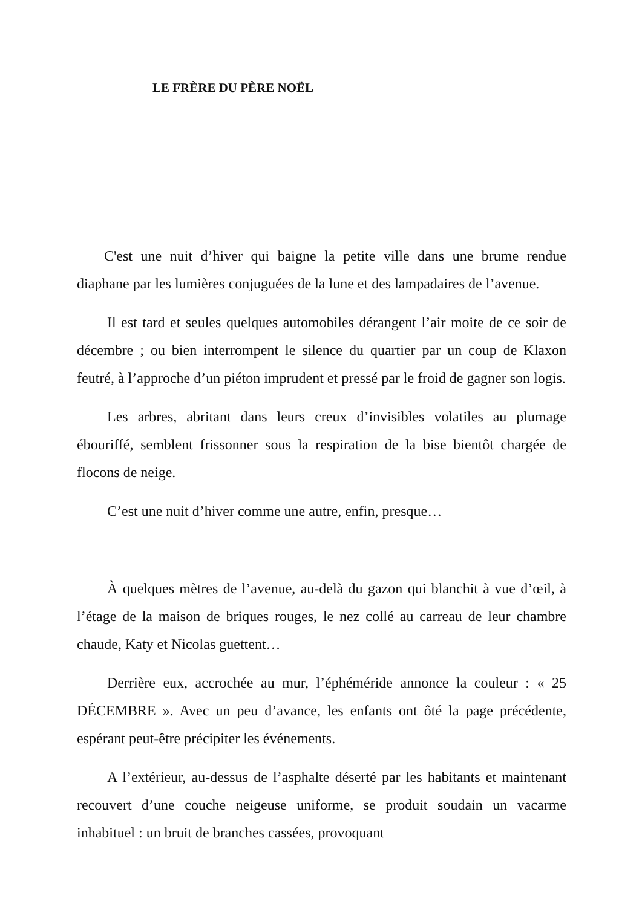LE FRÈRE DU PÈRE NOËL
C'est une nuit d’hiver qui baigne la petite ville dans une brume rendue diaphane par les lumières conjuguées de la lune et des lampadaires de l’avenue.
Il est tard et seules quelques automobiles dérangent l’air moite de ce soir de décembre ; ou bien interrompent le silence du quartier par un coup de Klaxon feutré, à l’approche d’un piéton imprudent et pressé par le froid de gagner son logis.
Les arbres, abritant dans leurs creux d’invisibles volatiles au plumage ébouriffé, semblent frissonner sous la respiration de la bise bientôt chargée de flocons de neige.
C’est une nuit d’hiver comme une autre, enfin, presque…
À quelques mètres de l’avenue, au-delà du gazon qui blanchit à vue d’œil, à l’étage de la maison de briques rouges, le nez collé au carreau de leur chambre chaude, Katy et Nicolas guettent…
Derrière eux, accrochée au mur, l’éphéméride annonce la couleur : « 25 DÉCEMBRE ». Avec un peu d’avance, les enfants ont ôté la page précédente, espérant peut-être précipiter les événements.
A l’extérieur, au-dessus de l’asphalte déserté par les habitants et maintenant recouvert d’une couche neigeuse uniforme, se produit soudain un vacarme inhabituel : un bruit de branches cassées, provoquant